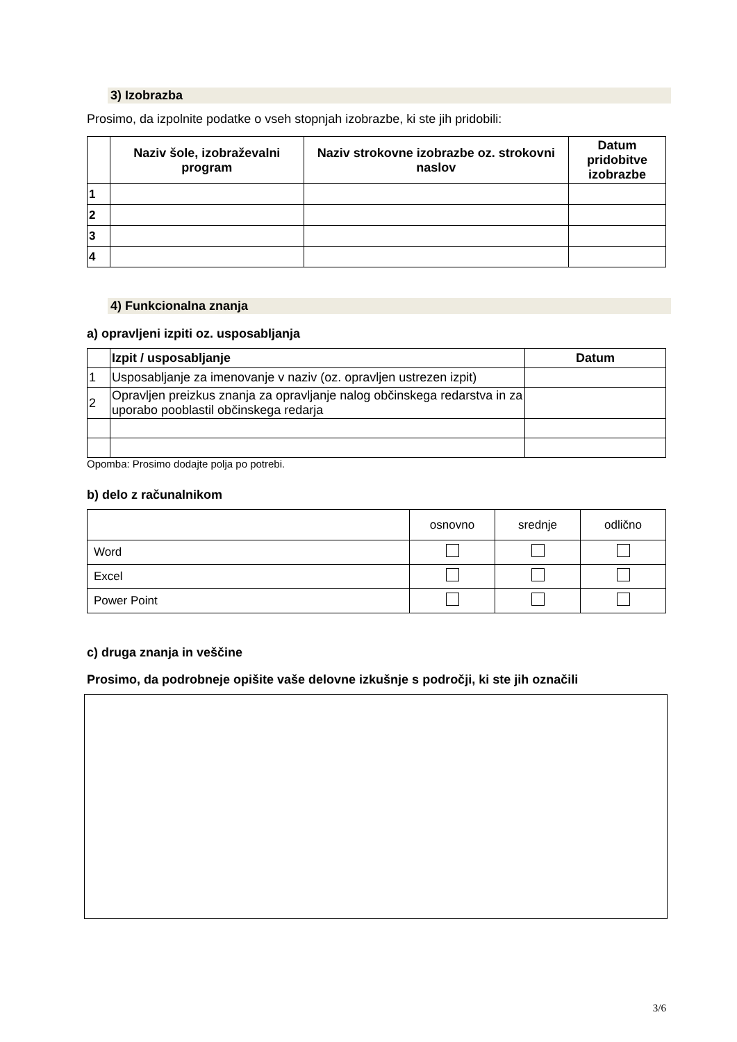3) Izobrazba
Prosimo, da izpolnite podatke o vseh stopnjah izobrazbe, ki ste jih pridobili:
| | Naziv šole, izobraževalni program | Naziv strokovne izobrazbe oz. strokovni naslov | Datum pridobitve izobrazbe |
| --- | --- | --- | --- |
| 1 | | | |
| 2 | | | |
| 3 | | | |
| 4 | | | |
4) Funkcionalna znanja
a) opravljeni izpiti oz. usposabljanja
| | Izpit / usposabljanje | Datum |
| --- | --- | --- |
| 1 | Usposabljanje za imenovanje v naziv (oz. opravljen ustrezen izpit) | |
| 2 | Opravljen preizkus znanja za opravljanje nalog občinskega redarstva in za uporabo pooblastil občinskega redarja | |
Opomba: Prosimo dodajte polja po potrebi.
b) delo z računalnikom
| | osnovno | srednje | odlično |
| Word | | | |
| Excel | | | |
| Power Point | | | |
c) druga znanja in veščine
Prosimo, da podrobneje opišite vaše delovne izkušnje s področji, ki ste jih označili
3/6